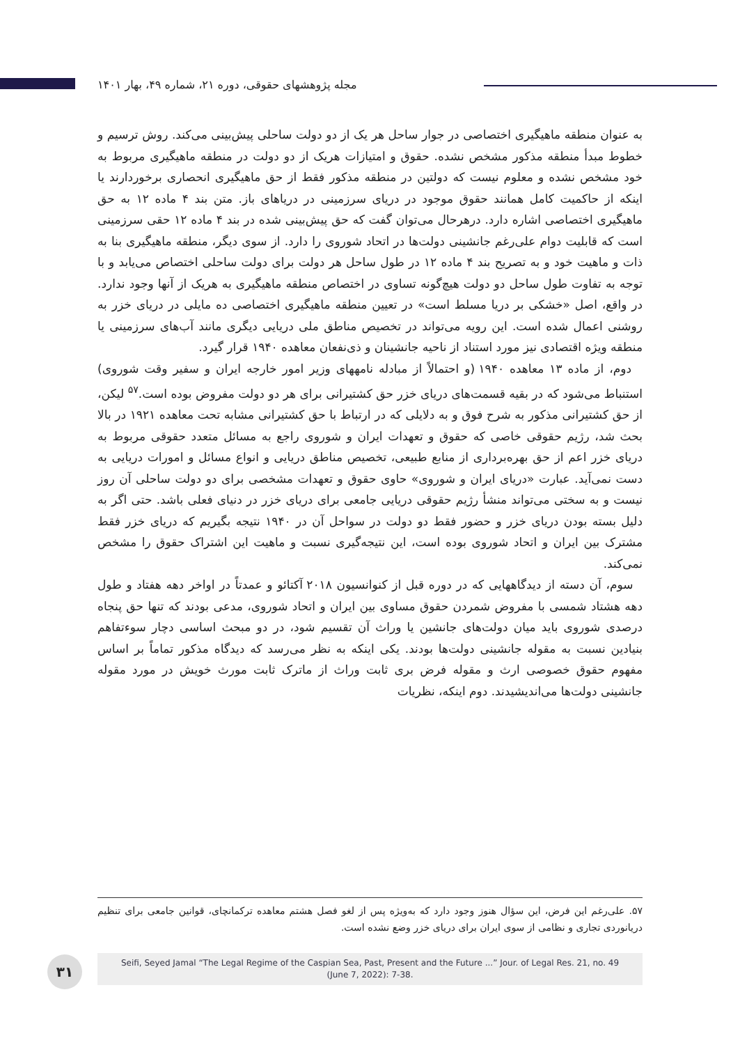مجله پژوهشهای حقوقی، دوره ۲۱، شماره ۴۹، بهار ۱۴۰۱
به عنوان منطقه ماهیگیری اختصاصی در جوار ساحل هر یک از دو دولت ساحلی پیش‌بینی می‌کند. روش ترسیم و خطوط مبدأ منطقه مذکور مشخص نشده. حقوق و امتیازات هریک از دو دولت در منطقه ماهیگیری مربوط به خود مشخص نشده و معلوم نیست که دولتین در منطقه مذکور فقط از حق ماهیگیری انحصاری برخوردارند یا اینکه از حاکمیت کامل همانند حقوق موجود در دریای سرزمینی در دریاهای باز. متن بند ۴ ماده ۱۲ به حق ماهیگیری اختصاصی اشاره دارد. درهرحال می‌توان گفت که حق پیش‌بینی شده در بند ۴ ماده ۱۲ حقی سرزمینی است که قابلیت دوام علی‌رغم جانشینی دولت‌ها در اتحاد شوروی را دارد. از سوی دیگر، منطقه ماهیگیری بنا به ذات و ماهیت خود و به تصریح بند ۴ ماده ۱۲ در طول ساحل هر دولت برای دولت ساحلی اختصاص می‌یابد و با توجه به تفاوت طول ساحل دو دولت هیچ‌گونه تساوی در اختصاص منطقه ماهیگیری به هریک از آنها وجود ندارد. در واقع، اصل «خشکی بر دریا مسلط است» در تعیین منطقه ماهیگیری اختصاصی ده مایلی در دریای خزر به روشنی اعمال شده است. این رویه می‌تواند در تخصیص مناطق ملی دریایی دیگری مانند آب‌های سرزمینی یا منطقه ویژه اقتصادی نیز مورد استناد از ناحیه جانشینان و ذی‌نفعان معاهده ۱۹۴۰ قرار گیرد.
دوم، از ماده ۱۳ معاهده ۱۹۴۰ (و احتمالاً از مبادله نامههای وزیر امور خارجه ایران و سفیر وقت شوروی) استنباط می‌شود که در بقیه قسمت‌های دریای خزر حق کشتیرانی برای هر دو دولت مفروض بوده است.<sup>۵۷</sup> لیکن، از حق کشتیرانی مذکور به شرح فوق و به دلایلی که در ارتباط با حق کشتیرانی مشابه تحت معاهده ۱۹۲۱ در بالا بحث شد، رژیم حقوقی خاصی که حقوق و تعهدات ایران و شوروی راجع به مسائل متعدد حقوقی مربوط به دریای خزر اعم از حق بهره‌برداری از منابع طبیعی، تخصیص مناطق دریایی و انواع مسائل و امورات دریایی به دست نمی‌آید. عبارت «دریای ایران و شوروی» حاوی حقوق و تعهدات مشخصی برای دو دولت ساحلی آن روز نیست و به سختی می‌تواند منشأ رژیم حقوقی دریایی جامعی برای دریای خزر در دنیای فعلی باشد. حتی اگر به دلیل بسته بودن دریای خزر و حضور فقط دو دولت در سواحل آن در ۱۹۴۰ نتیجه بگیریم که دریای خزر فقط مشترک بین ایران و اتحاد شوروی بوده است، این نتیجه‌گیری نسبت و ماهیت این اشتراک حقوق را مشخص نمی‌کند.
سوم، آن دسته از دیدگاههایی که در دوره قبل از کنوانسیون ۲۰۱۸ آکتائو و عمدتاً در اواخر دهه هفتاد و طول دهه هشتاد شمسی با مفروض شمردن حقوق مساوی بین ایران و اتحاد شوروی، مدعی بودند که تنها حق پنجاه درصدی شوروی باید میان دولت‌های جانشین یا وراث آن تقسیم شود، در دو مبحث اساسی دچار سوءتفاهم بنیادین نسبت به مقوله جانشینی دولت‌ها بودند. یکی اینکه به نظر می‌رسد که دیدگاه مذکور تماماً بر اساس مفهوم حقوق خصوصی ارث و مقوله فرض بری ثابت وراث از ماترک ثابت مورث خویش در مورد مقوله جانشینی دولت‌ها می‌اندیشیدند. دوم اینکه، نظریات
۵۷. علی‌رغم این فرض، این سؤال هنوز وجود دارد که به‌ویژه پس از لغو فصل هشتم معاهده ترکمانچای، قوانین جامعی برای تنظیم دریانوردی تجاری و نظامی از سوی ایران برای دریای خزر وضع نشده است.
۳۱
Seifi, Seyed Jamal “The Legal Regime of the Caspian Sea, Past, Present and the Future ...” Jour. of Legal Res. 21, no. 49
(June 7, 2022): 7-38.